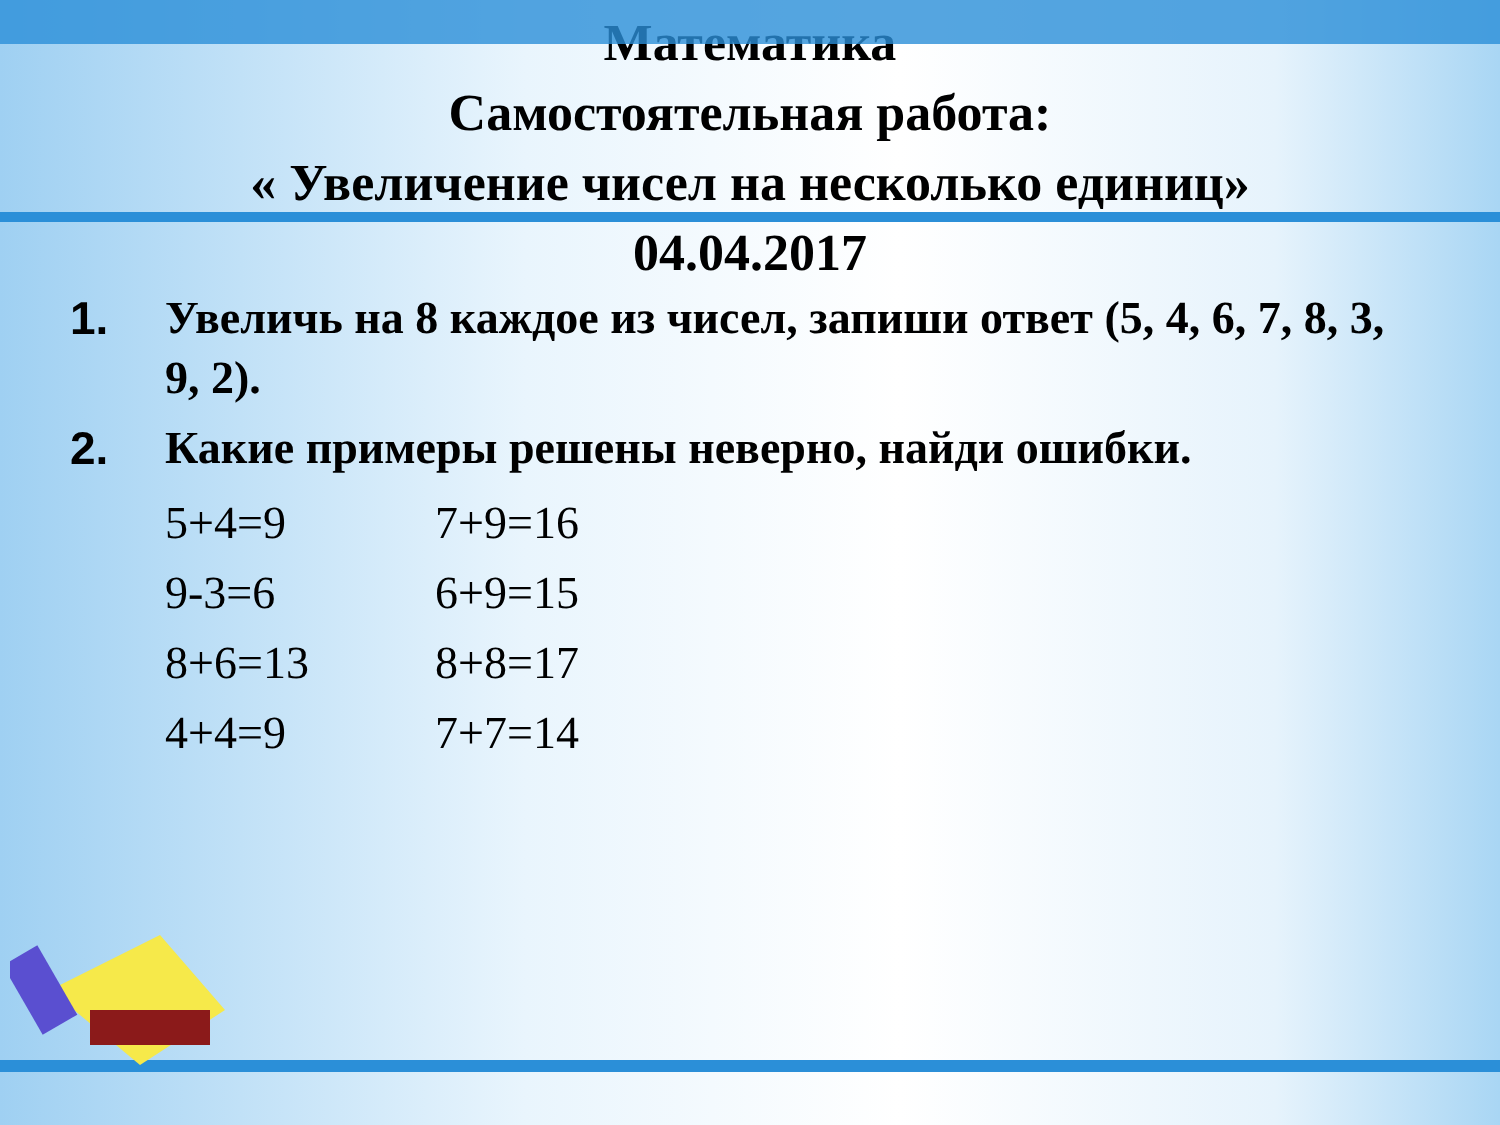Математика
Самостоятельная работа:
« Увеличение чисел на несколько единиц»
04.04.2017
1. Увеличь на 8 каждое из чисел, запиши ответ (5, 4, 6, 7, 8, 3, 9, 2).
2. Какие примеры решены неверно, найди ошибки.
5+4=9 7+9=16
9-3=6 6+9=15
8+6=13 8+8=17
4+4=9 7+7=14